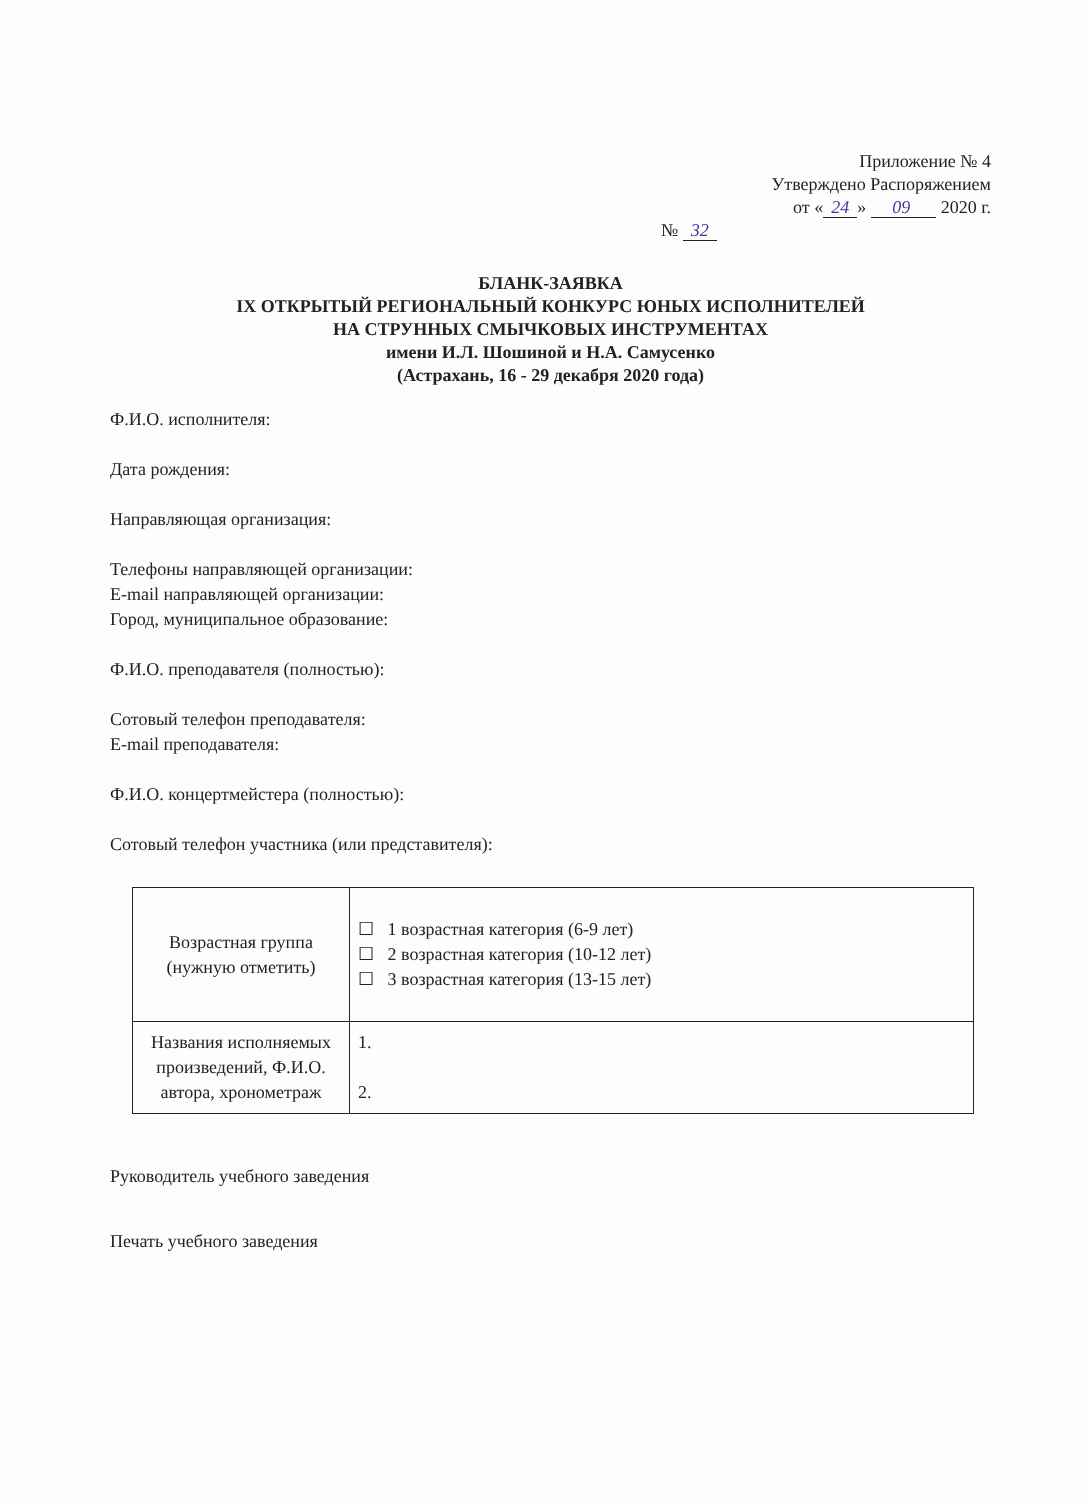Приложение № 4
Утверждено Распоряжением
от « 24 » 09 2020 г.
№ 32
БЛАНК-ЗАЯВКА
IX ОТКРЫТЫЙ РЕГИОНАЛЬНЫЙ КОНКУРС ЮНЫХ ИСПОЛНИТЕЛЕЙ
НА СТРУННЫХ СМЫЧКОВЫХ ИНСТРУМЕНТАХ
имени И.Л. Шошиной и Н.А. Самусенко
(Астрахань, 16 - 29 декабря 2020 года)
Ф.И.О. исполнителя:
Дата рождения:
Направляющая организация:
Телефоны направляющей организации:
E-mail направляющей организации:
Город, муниципальное образование:
Ф.И.О. преподавателя (полностью):
Сотовый телефон преподавателя:
E-mail преподавателя:
Ф.И.О. концертмейстера (полностью):
Сотовый телефон участника (или представителя):
| Возрастная группа (нужную отметить) | ☐ 1 возрастная категория (6-9 лет) ☐ 2 возрастная категория (10-12 лет) ☐ 3 возрастная категория (13-15 лет) |
| Названия исполняемых произведений, Ф.И.О. автора, хронометраж | 1. 2. |
Руководитель учебного заведения
Печать учебного заведения